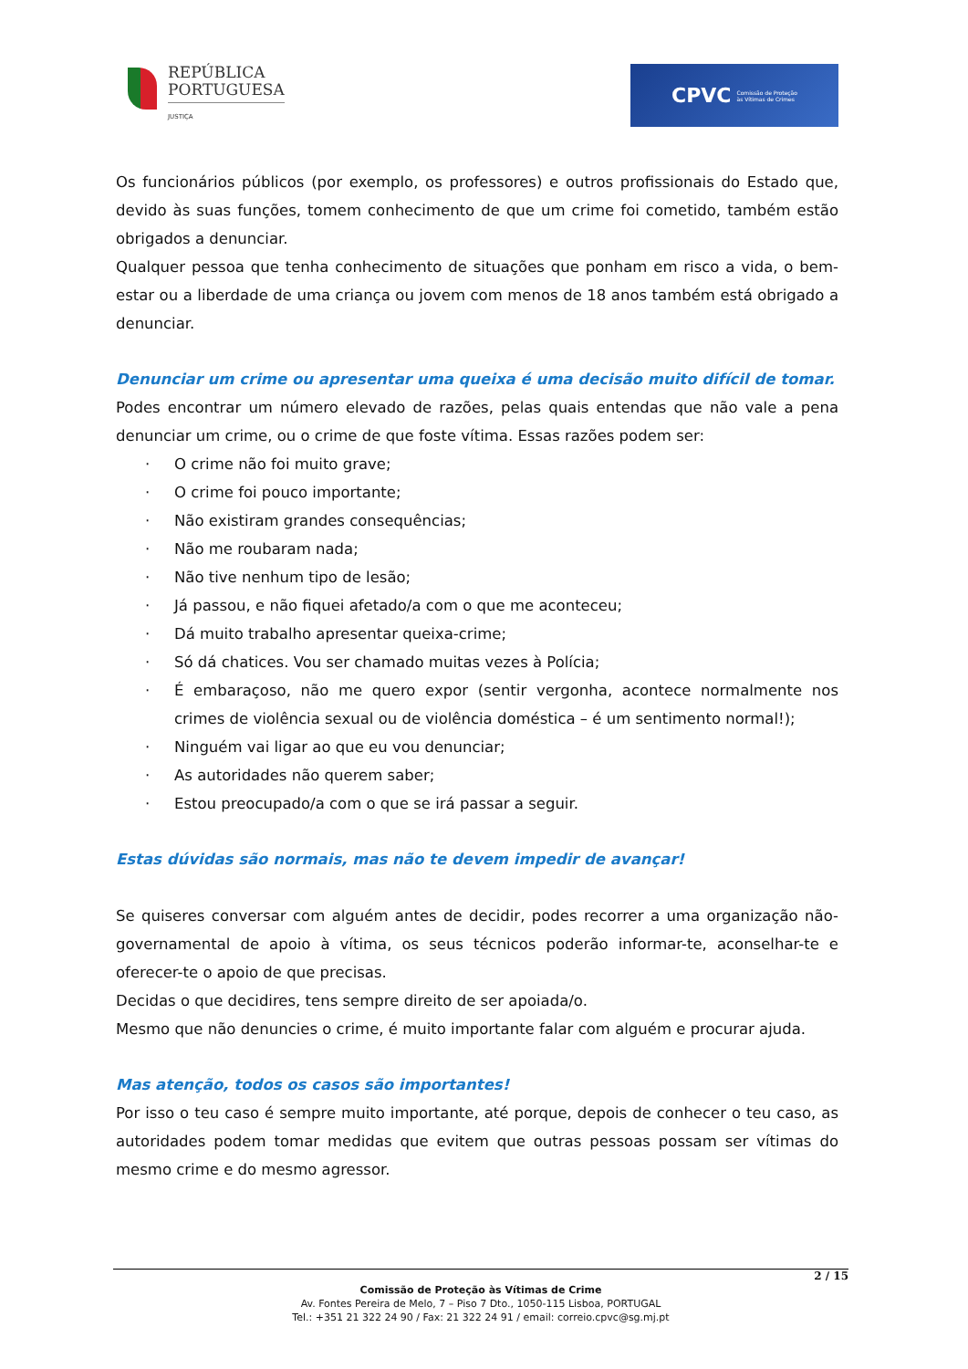REPÚBLICA
PORTUGUESA
JUSTIÇA
CPVC Comissão de Proteção
às Vítimas de Crimes
Os funcionários públicos (por exemplo, os professores) e outros profissionais do Estado que, devido às suas funções, tomem conhecimento de que um crime foi cometido, também estão obrigados a denunciar.
Qualquer pessoa que tenha conhecimento de situações que ponham em risco a vida, o bem-estar ou a liberdade de uma criança ou jovem com menos de 18 anos também está obrigado a denunciar.
Denunciar um crime ou apresentar uma queixa é uma decisão muito difícil de tomar.
Podes encontrar um número elevado de razões, pelas quais entendas que não vale a pena denunciar um crime, ou o crime de que foste vítima. Essas razões podem ser:
· O crime não foi muito grave;
· O crime foi pouco importante;
· Não existiram grandes consequências;
· Não me roubaram nada;
· Não tive nenhum tipo de lesão;
· Já passou, e não fiquei afetado/a com o que me aconteceu;
· Dá muito trabalho apresentar queixa-crime;
· Só dá chatices. Vou ser chamado muitas vezes à Polícia;
· É embaraçoso, não me quero expor (sentir vergonha, acontece normalmente nos crimes de violência sexual ou de violência doméstica – é um sentimento normal!);
· Ninguém vai ligar ao que eu vou denunciar;
· As autoridades não querem saber;
· Estou preocupado/a com o que se irá passar a seguir.
Estas dúvidas são normais, mas não te devem impedir de avançar!
Se quiseres conversar com alguém antes de decidir, podes recorrer a uma organização não-governamental de apoio à vítima, os seus técnicos poderão informar-te, aconselhar-te e oferecer-te o apoio de que precisas.
Decidas o que decidires, tens sempre direito de ser apoiada/o.
Mesmo que não denuncies o crime, é muito importante falar com alguém e procurar ajuda.
Mas atenção, todos os casos são importantes!
Por isso o teu caso é sempre muito importante, até porque, depois de conhecer o teu caso, as autoridades podem tomar medidas que evitem que outras pessoas possam ser vítimas do mesmo crime e do mesmo agressor.
2 / 15
Comissão de Proteção às Vítimas de Crime
Av. Fontes Pereira de Melo, 7 – Piso 7 Dto., 1050-115 Lisboa, PORTUGAL
Tel.: +351 21 322 24 90 / Fax: 21 322 24 91 / email: correio.cpvc@sg.mj.pt